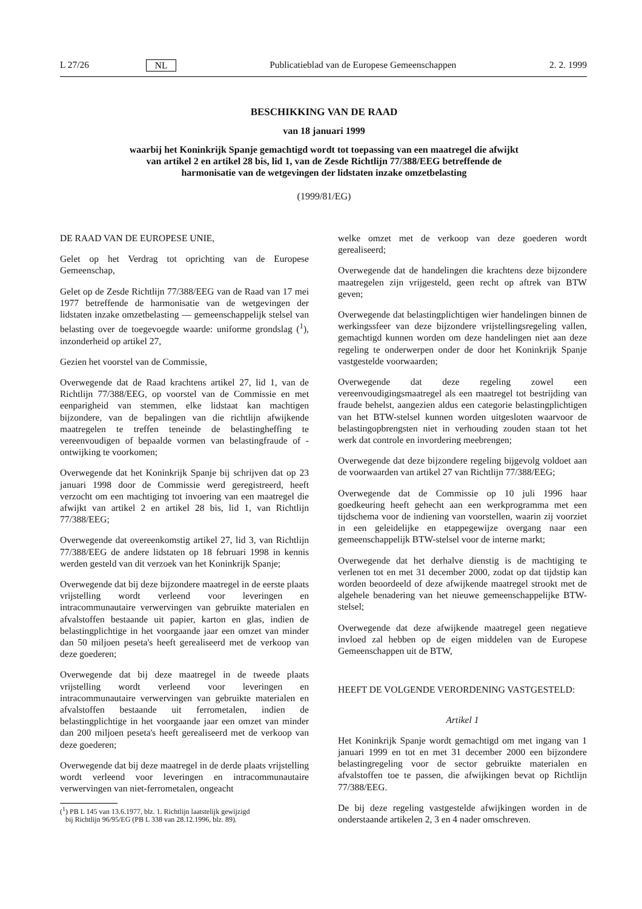L 27/26 NL Publicatieblad van de Europese Gemeenschappen 2. 2. 1999
BESCHIKKING VAN DE RAAD
van 18 januari 1999
waarbij het Koninkrijk Spanje gemachtigd wordt tot toepassing van een maatregel die afwijkt van artikel 2 en artikel 28 bis, lid 1, van de Zesde Richtlijn 77/388/EEG betreffende de harmonisatie van de wetgevingen der lidstaten inzake omzetbelasting
(1999/81/EG)
DE RAAD VAN DE EUROPESE UNIE,
Gelet op het Verdrag tot oprichting van de Europese Gemeenschap,
Gelet op de Zesde Richtlijn 77/388/EEG van de Raad van 17 mei 1977 betreffende de harmonisatie van de wetgevingen der lidstaten inzake omzetbelasting — gemeenschappelijk stelsel van belasting over de toegevoegde waarde: uniforme grondslag (<sup>1</sup>), inzonderheid op artikel 27,
Gezien het voorstel van de Commissie,
Overwegende dat de Raad krachtens artikel 27, lid 1, van de Richtlijn 77/388/EEG, op voorstel van de Commissie en met eenparigheid van stemmen, elke lidstaat kan machtigen bijzondere, van de bepalingen van die richtlijn afwijkende maatregelen te treffen teneinde de belastingheffing te vereenvoudigen of bepaalde vormen van belastingfraude of -ontwijking te voorkomen;
Overwegende dat het Koninkrijk Spanje bij schrijven dat op 23 januari 1998 door de Commissie werd geregistreerd, heeft verzocht om een machtiging tot invoering van een maatregel die afwijkt van artikel 2 en artikel 28 bis, lid 1, van Richtlijn 77/388/EEG;
Overwegende dat overeenkomstig artikel 27, lid 3, van Richtlijn 77/388/EEG de andere lidstaten op 18 februari 1998 in kennis werden gesteld van dit verzoek van het Koninkrijk Spanje;
Overwegende dat bij deze bijzondere maatregel in de eerste plaats vrijstelling wordt verleend voor leveringen en intracommunautaire verwervingen van gebruikte materialen en afvalstoffen bestaande uit papier, karton en glas, indien de belastingplichtige in het voorgaande jaar een omzet van minder dan 50 miljoen peseta's heeft gerealiseerd met de verkoop van deze goederen;
Overwegende dat bij deze maatregel in de tweede plaats vrijstelling wordt verleend voor leveringen en intracommunautaire verwervingen van gebruikte materialen en afvalstoffen bestaande uit ferrometalen, indien de belastingplichtige in het voorgaande jaar een omzet van minder dan 200 miljoen peseta's heeft gerealiseerd met de verkoop van deze goederen;
Overwegende dat bij deze maatregel in de derde plaats vrijstelling wordt verleend voor leveringen en intracommunautaire verwervingen van niet-ferrometalen, ongeacht
(<sup>1</sup>) PB L 145 van 13.6.1977, blz. 1. Richtlijn laatstelijk gewijzigd
bij Richtlijn 96/95/EG (PB L 338 van 28.12.1996, blz. 89).
welke omzet met de verkoop van deze goederen wordt gerealiseerd;
Overwegende dat de handelingen die krachtens deze bijzondere maatregelen zijn vrijgesteld, geen recht op aftrek van BTW geven;
Overwegende dat belastingplichtigen wier handelingen binnen de werkingssfeer van deze bijzondere vrijstellingsregeling vallen, gemachtigd kunnen worden om deze handelingen niet aan deze regeling te onderwerpen onder de door het Koninkrijk Spanje vastgestelde voorwaarden;
Overwegende dat deze regeling zowel een vereenvoudigingsmaatregel als een maatregel tot bestrijding van fraude behelst, aangezien aldus een categorie belastingplichtigen van het BTW-stelsel kunnen worden uitgesloten waarvoor de belastingopbrengsten niet in verhouding zouden staan tot het werk dat controle en invordering meebrengen;
Overwegende dat deze bijzondere regeling bijgevolg voldoet aan de voorwaarden van artikel 27 van Richtlijn 77/388/EEG;
Overwegende dat de Commissie op 10 juli 1996 haar goedkeuring heeft gehecht aan een werkprogramma met een tijdschema voor de indiening van voorstellen, waarin zij voorziet in een geleidelijke en etappegewijze overgang naar een gemeenschappelijk BTW-stelsel voor de interne markt;
Overwegende dat het derhalve dienstig is de machtiging te verlenen tot en met 31 december 2000, zodat op dat tijdstip kan worden beoordeeld of deze afwijkende maatregel strookt met de algehele benadering van het nieuwe gemeenschappelijke BTW-stelsel;
Overwegende dat deze afwijkende maatregel geen negatieve invloed zal hebben op de eigen middelen van de Europese Gemeenschappen uit de BTW,
HEEFT DE VOLGENDE VERORDENING VASTGESTELD:
Artikel 1
Het Koninkrijk Spanje wordt gemachtigd om met ingang van 1 januari 1999 en tot en met 31 december 2000 een bijzondere belastingregeling voor de sector gebruikte materialen en afvalstoffen toe te passen, die afwijkingen bevat op Richtlijn 77/388/EEG.
De bij deze regeling vastgestelde afwijkingen worden in de onderstaande artikelen 2, 3 en 4 nader omschreven.